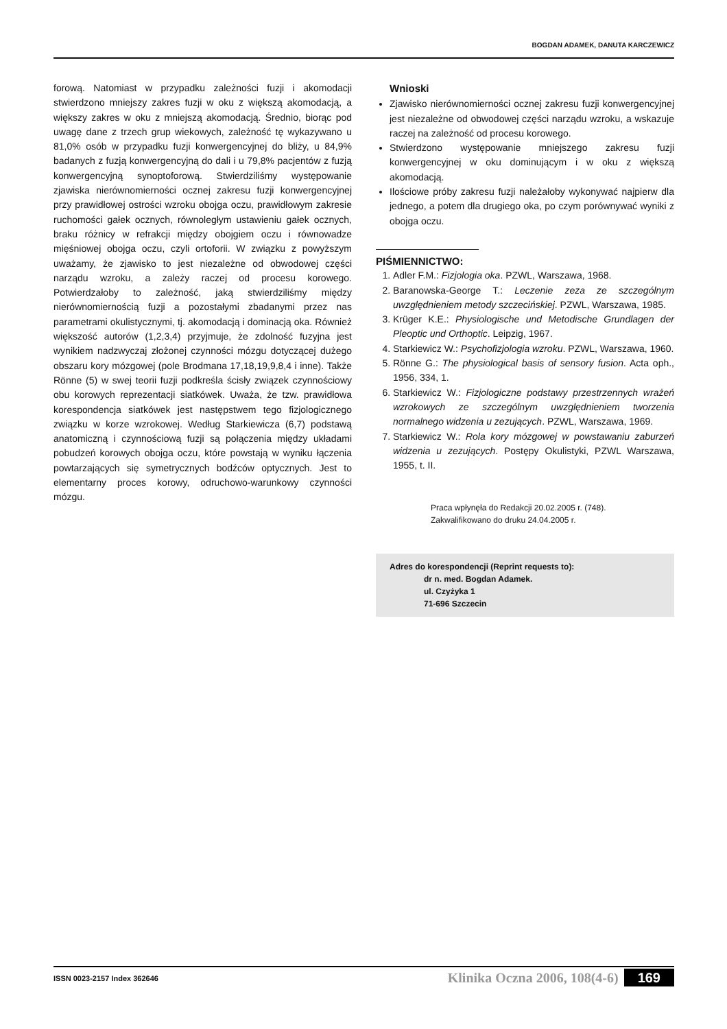BOGDAN ADAMEK, DANUTA KARCZEWICZ
forową. Natomiast w przypadku zależności fuzji i akomodacji stwierdzono mniejszy zakres fuzji w oku z większą akomodacją, a większy zakres w oku z mniejszą akomodacją. Średnio, biorąc pod uwagę dane z trzech grup wiekowych, zależność tę wykazywano u 81,0% osób w przypadku fuzji konwergencyjnej do bliży, u 84,9% badanych z fuzją konwergencyjną do dali i u 79,8% pacjentów z fuzją konwergencyjną synoptoforową. Stwierdziliśmy występowanie zjawiska nierównomierności ocznej zakresu fuzji konwergencyjnej przy prawidłowej ostrości wzroku obojga oczu, prawidłowym zakresie ruchomości gałek ocznych, równoległym ustawieniu gałek ocznych, braku różnicy w refrakcji między obojgiem oczu i równowadze mięśniowej obojga oczu, czyli ortoforii. W związku z powyższym uważamy, że zjawisko to jest niezależne od obwodowej części narządu wzroku, a zależy raczej od procesu korowego. Potwierdzałoby to zależność, jaką stwierdziliśmy między nierównomiernością fuzji a pozostałymi zbadanymi przez nas parametrami okulistycznymi, tj. akomodacją i dominacją oka. Również większość autorów (1,2,3,4) przyjmuje, że zdolność fuzyjna jest wynikiem nadzwyczaj złożonej czynności mózgu dotyczącej dużego obszaru kory mózgowej (pole Brodmana 17,18,19,9,8,4 i inne). Także Rönne (5) w swej teorii fuzji podkreśla ścisły związek czynnościowy obu korowych reprezentacji siatkówek. Uważa, że tzw. prawidłowa korespondencja siatkówek jest następstwem tego fizjologicznego związku w korze wzrokowej. Według Starkiewicza (6,7) podstawą anatomiczną i czynnościową fuzji są połączenia między układami pobudzeń korowych obojga oczu, które powstają w wyniku łączenia powtarzających się symetrycznych bodźców optycznych. Jest to elementarny proces korowy, odruchowo-warunkowy czynności mózgu.
Wnioski
Zjawisko nierównomierności ocznej zakresu fuzji konwergencyjnej jest niezależne od obwodowej części narządu wzroku, a wskazuje raczej na zależność od procesu korowego.
Stwierdzono występowanie mniejszego zakresu fuzji konwergencyjnej w oku dominującym i w oku z większą akomodacją.
Ilościowe próby zakresu fuzji należałoby wykonywać najpierw dla jednego, a potem dla drugiego oka, po czym porównywać wyniki z obojga oczu.
PIŚMIENNICTWO:
1. Adler F.M.: Fizjologia oka. PZWL, Warszawa, 1968.
2. Baranowska-George T.: Leczenie zeza ze szczególnym uwzględnieniem metody szczecińskiej. PZWL, Warszawa, 1985.
3. Krüger K.E.: Physiologische und Metodische Grundlagen der Pleoptic und Orthoptic. Leipzig, 1967.
4. Starkiewicz W.: Psychofizjologia wzroku. PZWL, Warszawa, 1960.
5. Rönne G.: The physiological basis of sensory fusion. Acta oph., 1956, 334, 1.
6. Starkiewicz W.: Fizjologiczne podstawy przestrzennych wrażeń wzrokowych ze szczególnym uwzględnieniem tworzenia normalnego widzenia u zezujących. PZWL, Warszawa, 1969.
7. Starkiewicz W.: Rola kory mózgowej w powstawaniu zaburzeń widzenia u zezujących. Postępy Okulistyki, PZWL Warszawa, 1955, t. II.
Praca wpłynęła do Redakcji 20.02.2005 r. (748).
Zakwalifikowano do druku 24.04.2005 r.
Adres do korespondencji (Reprint requests to):
dr n. med. Bogdan Adamek.
ul. Czyżyka 1
71-696 Szczecin
ISSN 0023-2157 Index 362646 Klinika Oczna 2006, 108(4-6) 169